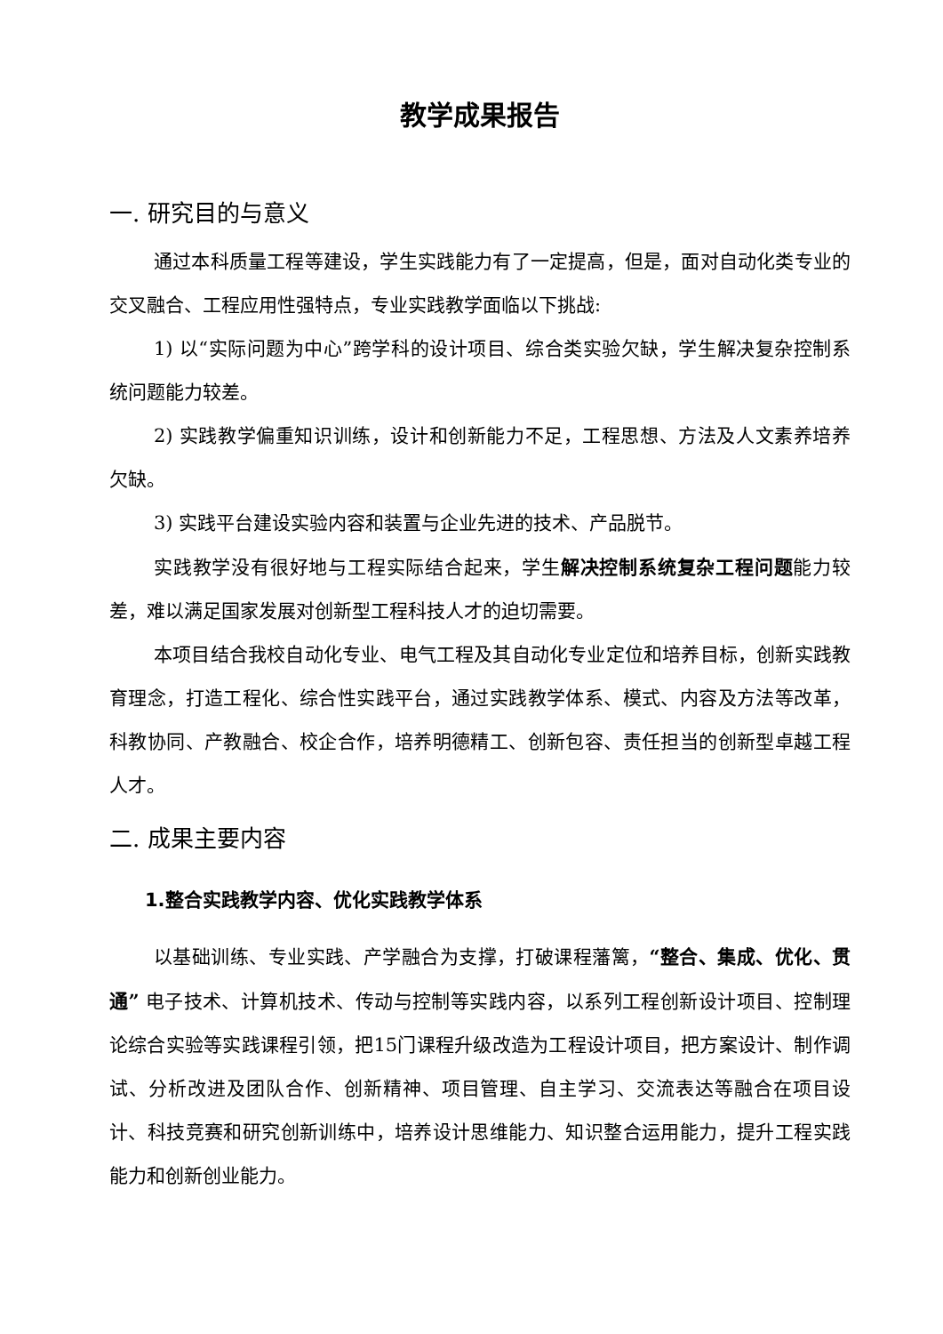教学成果报告
一. 研究目的与意义
通过本科质量工程等建设，学生实践能力有了一定提高，但是，面对自动化类专业的交叉融合、工程应用性强特点，专业实践教学面临以下挑战:
1) 以“实际问题为中心”跨学科的设计项目、综合类实验欠缺，学生解决复杂控制系统问题能力较差。
2) 实践教学偏重知识训练，设计和创新能力不足，工程思想、方法及人文素养培养欠缺。
3) 实践平台建设实验内容和装置与企业先进的技术、产品脱节。
实践教学没有很好地与工程实际结合起来，学生解决控制系统复杂工程问题能力较差，难以满足国家发展对创新型工程科技人才的迫切需要。
本项目结合我校自动化专业、电气工程及其自动化专业定位和培养目标，创新实践教育理念，打造工程化、综合性实践平台，通过实践教学体系、模式、内容及方法等改革，科教协同、产教融合、校企合作，培养明德精工、创新包容、责任担当的创新型卓越工程人才。
二. 成果主要内容
1.整合实践教学内容、优化实践教学体系
以基础训练、专业实践、产学融合为支撑，打破课程藩篱，“整合、集成、优化、贯通” 电子技术、计算机技术、传动与控制等实践内容，以系列工程创新设计项目、控制理论综合实验等实践课程引领，把15门课程升级改造为工程设计项目，把方案设计、制作调试、分析改进及团队合作、创新精神、项目管理、自主学习、交流表达等融合在项目设计、科技竞赛和研究创新训练中，培养设计思维能力、知识整合运用能力，提升工程实践能力和创新创业能力。